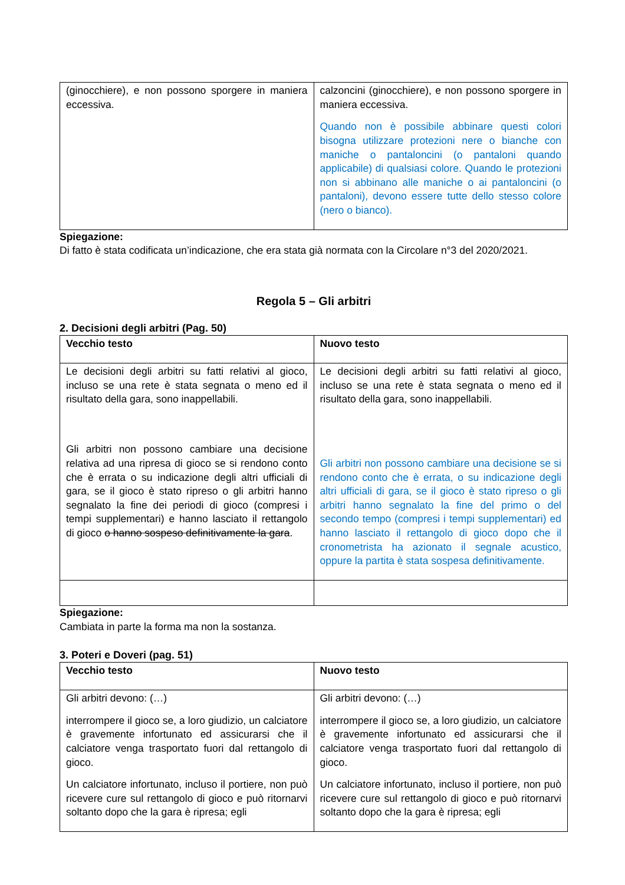| (ginocchiere), e non possono sporgere in maniera eccessiva. | calzoncini (ginocchiere), e non possono sporgere in maniera eccessiva. Quando non è possibile abbinare questi colori bisogna utilizzare protezioni nere o bianche con maniche o pantaloncini (o pantaloni quando applicabile) di qualsiasi colore. Quando le protezioni non si abbinano alle maniche o ai pantaloncini (o pantaloni), devono essere tutte dello stesso colore (nero o bianco). |
Spiegazione:
Di fatto è stata codificata un’indicazione, che era stata già normata con la Circolare n°3 del 2020/2021.
Regola 5 – Gli arbitri
2. Decisioni degli arbitri (Pag. 50)
| Vecchio testo | Nuovo testo |
| --- | --- |
| Le decisioni degli arbitri su fatti relativi al gioco, incluso se una rete è stata segnata o meno ed il risultato della gara, sono inappellabili. Gli arbitri non possono cambiare una decisione relativa ad una ripresa di gioco se si rendono conto che è errata o su indicazione degli altri ufficiali di gara, se il gioco è stato ripreso o gli arbitri hanno segnalato la fine dei periodi di gioco (compresi i tempi supplementari) e hanno lasciato il rettangolo di gioco o hanno sospeso definitivamente la gara . | Le decisioni degli arbitri su fatti relativi al gioco, incluso se una rete è stata segnata o meno ed il risultato della gara, sono inappellabili. Gli arbitri non possono cambiare una decisione se si rendono conto che è errata, o su indicazione degli altri ufficiali di gara, se il gioco è stato ripreso o gli arbitri hanno segnalato la fine del primo o del secondo tempo (compresi i tempi supplementari) ed hanno lasciato il rettangolo di gioco dopo che il cronometrista ha azionato il segnale acustico, oppure la partita è stata sospesa definitivamente. |
Spiegazione:
Cambiata in parte la forma ma non la sostanza.
3. Poteri e Doveri (pag. 51)
| Vecchio testo | Nuovo testo |
| --- | --- |
| Gli arbitri devono: (…) interrompere il gioco se, a loro giudizio, un calciatore è gravemente infortunato ed assicurarsi che il calciatore venga trasportato fuori dal rettangolo di gioco. Un calciatore infortunato, incluso il portiere, non può ricevere cure sul rettangolo di gioco e può ritornarvi soltanto dopo che la gara è ripresa; egli | Gli arbitri devono: (…) interrompere il gioco se, a loro giudizio, un calciatore è gravemente infortunato ed assicurarsi che il calciatore venga trasportato fuori dal rettangolo di gioco. Un calciatore infortunato, incluso il portiere, non può ricevere cure sul rettangolo di gioco e può ritornarvi soltanto dopo che la gara è ripresa; egli |